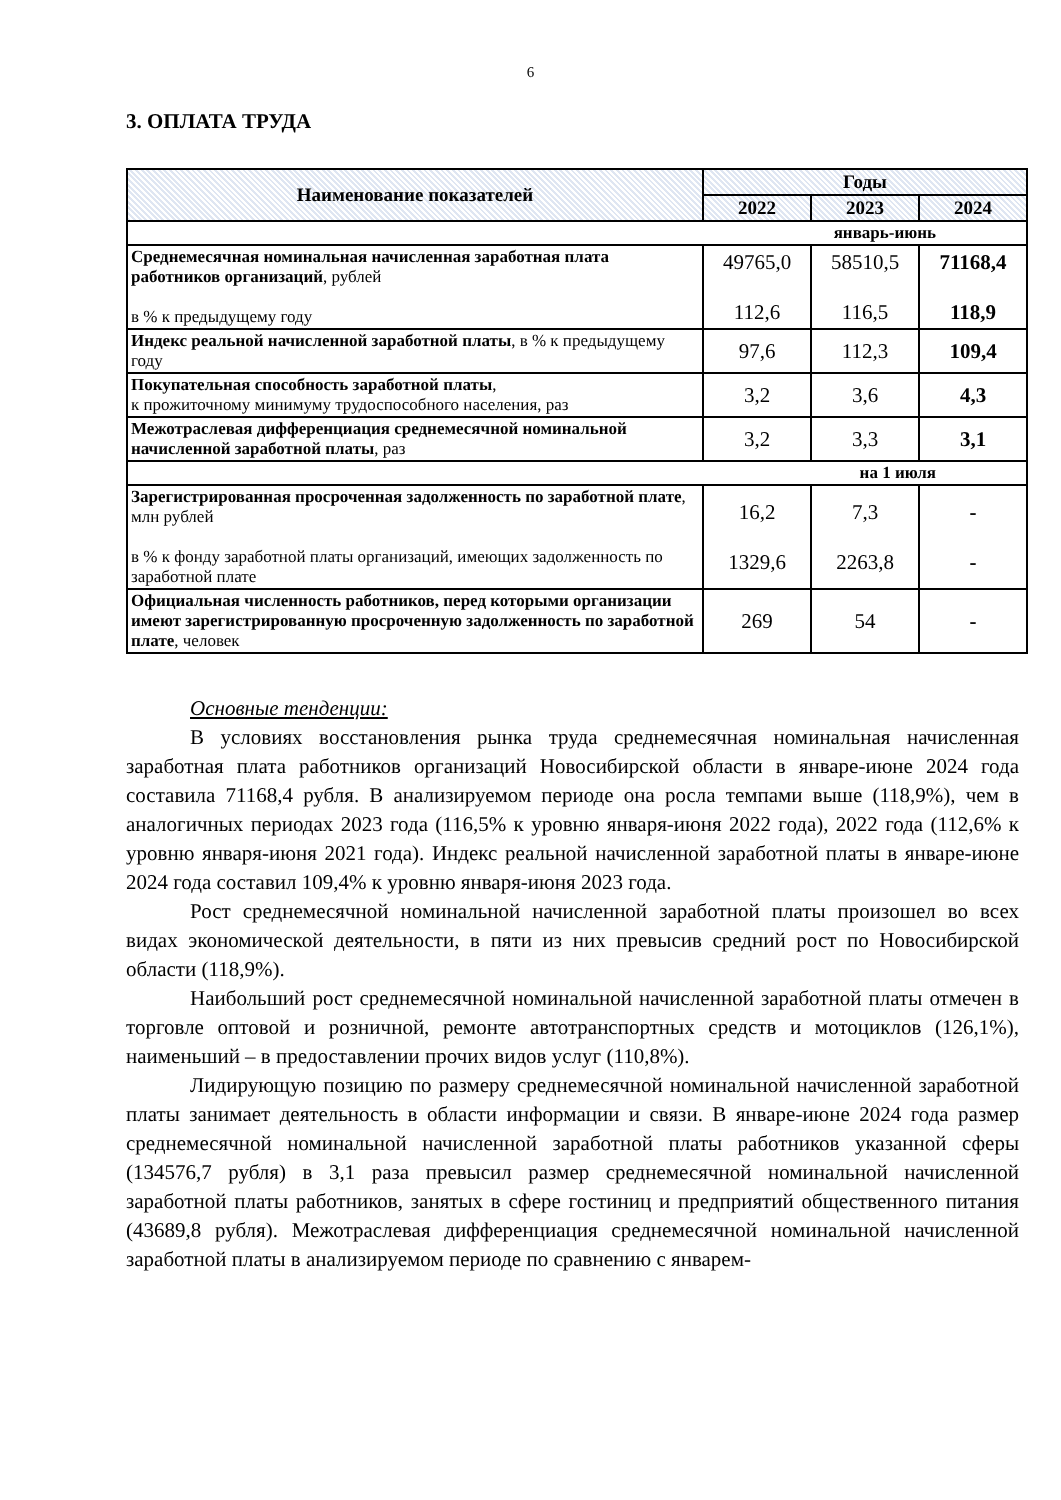6
3. ОПЛАТА ТРУДА
| Наименование показателей | Годы | | |
| --- | --- | --- | --- |
| | 2022 | 2023 | 2024 |
| январь-июнь | | | |
| Среднемесячная номинальная начисленная заработная плата работников организаций , рублей в % к предыдущему году | 49765,0 112,6 | 58510,5 116,5 | 71168,4 118,9 |
| Индекс реальной начисленной заработной платы , в % к предыдущему году | 97,6 | 112,3 | 109,4 |
| Покупательная способность заработной платы , к прожиточному минимуму трудоспособного населения, раз | 3,2 | 3,6 | 4,3 |
| Межотраслевая дифференциация среднемесячной номинальной начисленной заработной платы , раз | 3,2 | 3,3 | 3,1 |
| на 1 июля | | | |
| Зарегистрированная просроченная задолженность по заработной плате , млн рублей в % к фонду заработной платы организаций, имеющих задолженность по заработной плате | 16,2 1329,6 | 7,3 2263,8 | - - |
| Официальная численность работников, перед которыми организации имеют зарегистрированную просроченную задолженность по заработной плате , человек | 269 | 54 | - |
Основные тенденции:
В условиях восстановления рынка труда среднемесячная номинальная начисленная заработная плата работников организаций Новосибирской области в январе-июне 2024 года составила 71168,4 рубля. В анализируемом периоде она росла темпами выше (118,9%), чем в аналогичных периодах 2023 года (116,5% к уровню января-июня 2022 года), 2022 года (112,6% к уровню января-июня 2021 года). Индекс реальной начисленной заработной платы в январе-июне 2024 года составил 109,4% к уровню января-июня 2023 года.
Рост среднемесячной номинальной начисленной заработной платы произошел во всех видах экономической деятельности, в пяти из них превысив средний рост по Новосибирской области (118,9%).
Наибольший рост среднемесячной номинальной начисленной заработной платы отмечен в торговле оптовой и розничной, ремонте автотранспортных средств и мотоциклов (126,1%), наименьший – в предоставлении прочих видов услуг (110,8%).
Лидирующую позицию по размеру среднемесячной номинальной начисленной заработной платы занимает деятельность в области информации и связи. В январе-июне 2024 года размер среднемесячной номинальной начисленной заработной платы работников указанной сферы (134576,7 рубля) в 3,1 раза превысил размер среднемесячной номинальной начисленной заработной платы работников, занятых в сфере гостиниц и предприятий общественного питания (43689,8 рубля). Межотраслевая дифференциация среднемесячной номинальной начисленной заработной платы в анализируемом периоде по сравнению с январем-